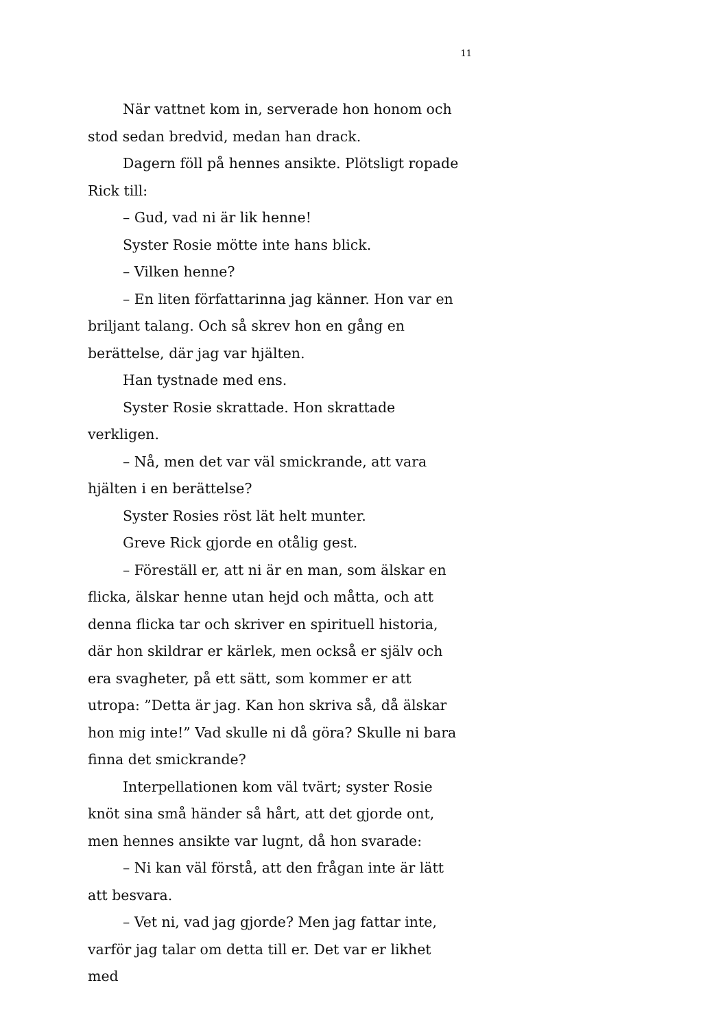11
När vattnet kom in, serverade hon honom och stod sedan bredvid, medan han drack.
Dagern föll på hennes ansikte. Plötsligt ropade Rick till:
– Gud, vad ni är lik henne!
Syster Rosie mötte inte hans blick.
– Vilken henne?
– En liten författarinna jag känner. Hon var en briljant talang. Och så skrev hon en gång en berättelse, där jag var hjälten.
Han tystnade med ens.
Syster Rosie skrattade. Hon skrattade verkligen.
– Nå, men det var väl smickrande, att vara hjälten i en berättelse?
Syster Rosies röst lät helt munter.
Greve Rick gjorde en otålig gest.
– Föreställ er, att ni är en man, som älskar en flicka, älskar henne utan hejd och måtta, och att denna flicka tar och skriver en spirituell historia, där hon skildrar er kärlek, men också er själv och era svagheter, på ett sätt, som kommer er att utropa: ”Detta är jag. Kan hon skriva så, då älskar hon mig inte!” Vad skulle ni då göra? Skulle ni bara finna det smickrande?
Interpellationen kom väl tvärt; syster Rosie knöt sina små händer så hårt, att det gjorde ont, men hennes ansikte var lugnt, då hon svarade:
– Ni kan väl förstå, att den frågan inte är lätt att besvara.
– Vet ni, vad jag gjorde? Men jag fattar inte, varför jag talar om detta till er. Det var er likhet med